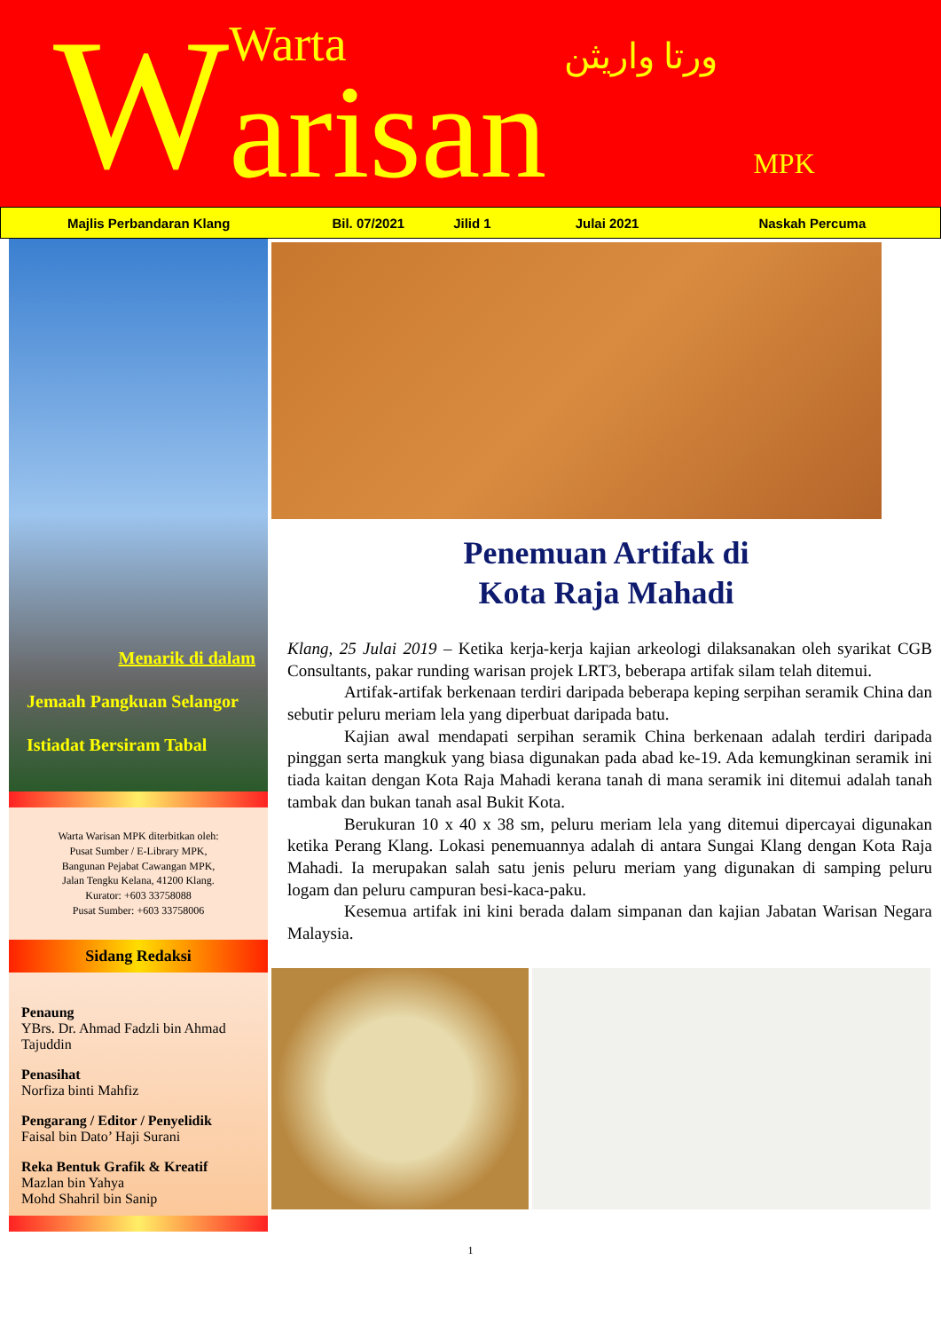W
Warta
arisan
ورتا واريثن
MPK
Majlis Perbandaran Klang Bil. 07/2021 Jilid 1 Julai 2021 Naskah Percuma
Menarik di dalam
Jemaah Pangkuan Selangor
Istiadat Bersiram Tabal
Warta Warisan MPK diterbitkan oleh:
Pusat Sumber / E-Library MPK,
Bangunan Pejabat Cawangan MPK,
Jalan Tengku Kelana, 41200 Klang.
Kurator: +603 33758088
Pusat Sumber: +603 33758006
Sidang Redaksi
Penaung
YBrs. Dr. Ahmad Fadzli bin Ahmad Tajuddin
Penasihat
Norfiza binti Mahfiz
Pengarang / Editor / Penyelidik
Faisal bin Dato’ Haji Surani
Reka Bentuk Grafik & Kreatif
Mazlan bin Yahya
Mohd Shahril bin Sanip
Penemuan Artifak di
Kota Raja Mahadi
Klang, 25 Julai 2019 – Ketika kerja-kerja kajian arkeologi dilaksanakan oleh syarikat CGB Consultants, pakar runding warisan projek LRT3, beberapa artifak silam telah ditemui.
Artifak-artifak berkenaan terdiri daripada beberapa keping serpihan seramik China dan sebutir peluru meriam lela yang diperbuat daripada batu.
Kajian awal mendapati serpihan seramik China berkenaan adalah terdiri daripada pinggan serta mangkuk yang biasa digunakan pada abad ke-19. Ada kemungkinan seramik ini tiada kaitan dengan Kota Raja Mahadi kerana tanah di mana seramik ini ditemui adalah tanah tambak dan bukan tanah asal Bukit Kota.
Berukuran 10 x 40 x 38 sm, peluru meriam lela yang ditemui dipercayai digunakan ketika Perang Klang. Lokasi penemuannya adalah di antara Sungai Klang dengan Kota Raja Mahadi. Ia merupakan salah satu jenis peluru meriam yang digunakan di samping peluru logam dan peluru campuran besi-kaca-paku.
Kesemua artifak ini kini berada dalam simpanan dan kajian Jabatan Warisan Negara Malaysia.
1